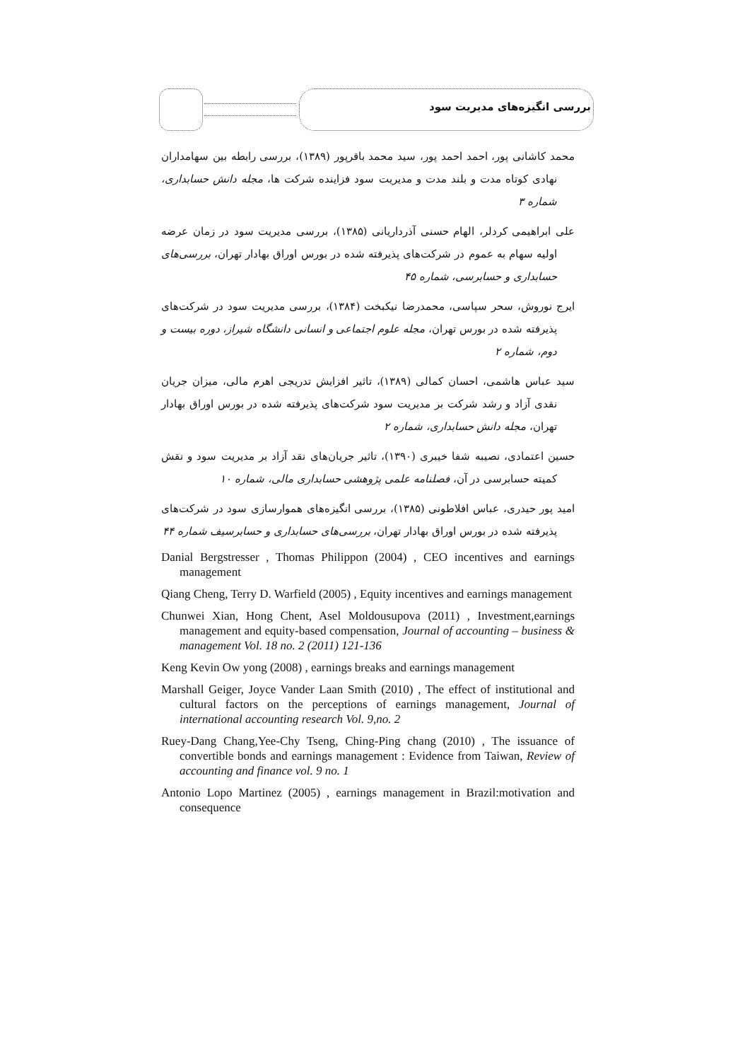بررسی انگیزه‌های مدیریت سود
محمد کاشانی پور، احمد احمد پور، سید محمد باقرپور (۱۳۸۹)، بررسی رابطه بین سهامداران نهادی کوتاه مدت و بلند مدت و مدیریت سود فزاینده شرکت ها، مجله دانش حسابداری، شماره ۳
علی ابراهیمی کردلر، الهام حسنی آذرداریانی (۱۳۸۵)، بررسی مدیریت سود در زمان عرضه اولیه سهام به عموم در شرکت‌های پذیرفته شده در بورس اوراق بهادار تهران، بررسی‌های حسابداری و حسابرسی، شماره ۴۵
ایرج نوروش، سحر سپاسی، محمدرضا نیکبخت (۱۳۸۴)، بررسی مدیریت سود در شرکت‌های پذیرفته شده در بورس تهران، مجله علوم اجتماعی و انسانی دانشگاه شیراز، دوره بیست و دوم، شماره ۲
سید عباس هاشمی، احسان کمالی (۱۳۸۹)، تاثیر افزایش تدریجی اهرم مالی، میزان جریان نقدی آزاد و رشد شرکت بر مدیریت سود شرکت‌های پذیرفته شده در بورس اوراق بهادار تهران، مجله دانش حسابداری، شماره ۲
حسین اعتمادی، نصیبه شفا خیبری (۱۳۹۰)، تاثیر جریان‌های نقد آزاد بر مدیریت سود و نقش کمیته حسابرسی در آن، فصلنامه علمی پژوهشی حسابداری مالی، شماره ۱۰
امید پور حیدری، عباس افلاطونی (۱۳۸۵)، بررسی انگیزه‌های هموارسازی سود در شرکت‌های پذیرفته شده در بورس اوراق بهادار تهران، بررسی‌های حسابداری و حسابرسیف شماره ۴۴
Danial Bergstresser , Thomas Philippon (2004) , CEO incentives and earnings management
Qiang Cheng, Terry D. Warfield (2005) , Equity incentives and earnings management
Chunwei Xian, Hong Chent, Asel Moldousupova (2011) , Investment,earnings management and equity-based compensation, Journal of accounting – business & management Vol. 18 no. 2 (2011) 121-136
Keng Kevin Ow yong (2008) , earnings breaks and earnings management
Marshall Geiger, Joyce Vander Laan Smith (2010) , The effect of institutional and cultural factors on the perceptions of earnings management, Journal of international accounting research Vol. 9,no. 2
Ruey-Dang Chang,Yee-Chy Tseng, Ching-Ping chang (2010) , The issuance of convertible bonds and earnings management : Evidence from Taiwan, Review of accounting and finance vol. 9 no. 1
Antonio Lopo Martinez (2005) , earnings management in Brazil:motivation and consequence